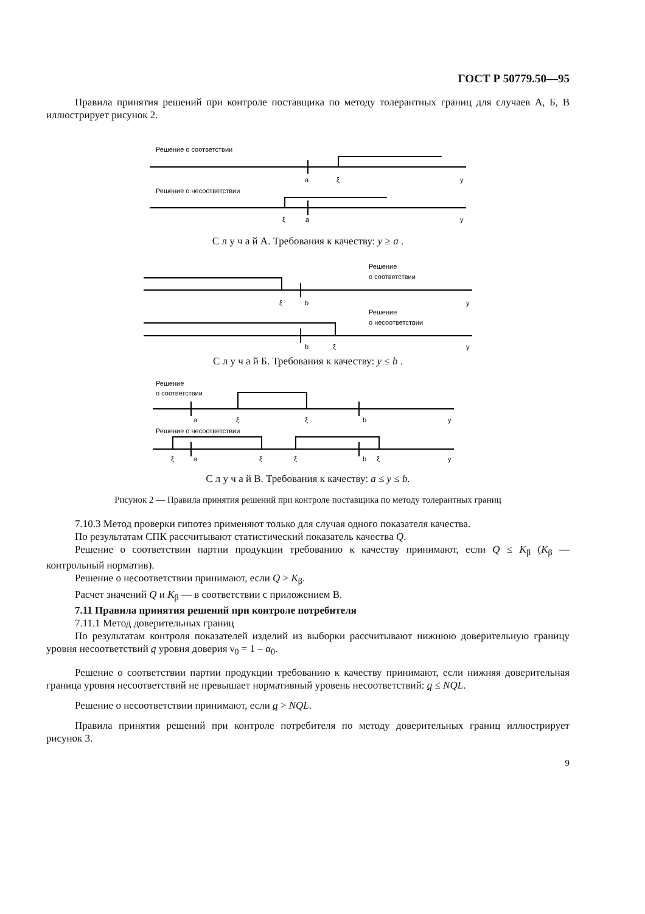ГОСТ Р 50779.50—95
Правила принятия решений при контроле поставщика по методу толерантных границ для случаев А, Б, В иллюстрирует рисунок 2.
Решение о соответствии
a
ξ
y
Решение о несоответствии
ξ
a
y
С л у ч а й А. Требования к качеству: y ≥ a .
Решение
о соответствии
ξ
b
y
Решение
о несоответствии
b
ξ
y
С л у ч а й Б. Требования к качеству: y ≤ b .
Решение
о соответствии
a
ξ
ξ
b
y
Решение о несоответствии
ξ
a
ξ
ξ
b
ξ
y
С л у ч а й В. Требования к качеству: a ≤ y ≤ b.
Рисунок 2 — Правила принятия решений при контроле поставщика по методу толерантных границ
7.10.3 Метод проверки гипотез применяют только для случая одного показателя качества.
По результатам СПК рассчитывают статистический показатель качества Q.
Решение о соответствии партии продукции требованию к качеству принимают, если Q ≤ K<sub>β</sub> (K<sub>β</sub> — контрольный норматив).
Решение о несоответствии принимают, если Q > K<sub>β</sub>.
Расчет значений Q и K<sub>β</sub> — в соответствии с приложением В.
7.11 Правила принятия решений при контроле потребителя
7.11.1 Метод доверительных границ
По результатам контроля показателей изделий из выборки рассчитывают нижнюю доверительную границу уровня несоответствий q уровня доверия ν<sub>0</sub> = 1 – α<sub>0</sub>.
Решение о соответствии партии продукции требованию к качеству принимают, если нижняя доверительная граница уровня несоответствий не превышает нормативный уровень несоответствий: q ≤ NQL.
Решение о несоответствии принимают, если q > NQL.
Правила принятия решений при контроле потребителя по методу доверительных границ иллюстрирует рисунок 3.
9